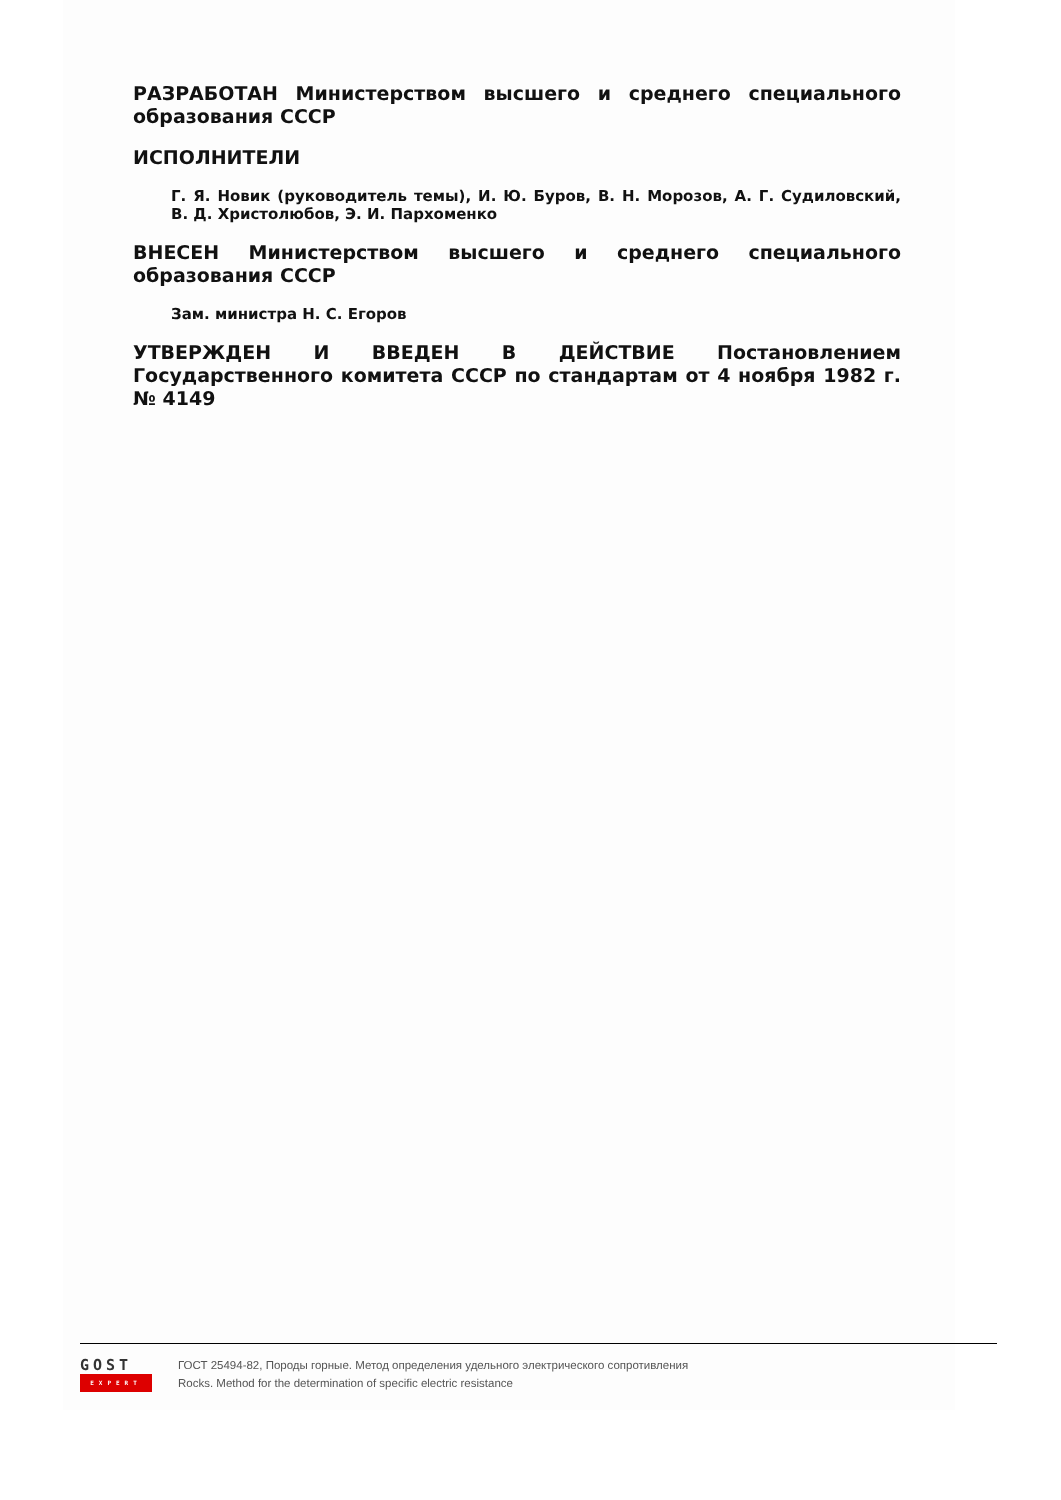РАЗРАБОТАН Министерством высшего и среднего специального образования СССР
ИСПОЛНИТЕЛИ
Г. Я. Новик (руководитель темы), И. Ю. Буров, В. Н. Морозов, А. Г. Судиловский, В. Д. Христолюбов, Э. И. Пархоменко
ВНЕСЕН Министерством высшего и среднего специального образования СССР
Зам. министра Н. С. Егоров
УТВЕРЖДЕН И ВВЕДЕН В ДЕЙСТВИЕ Постановлением Государственного комитета СССР по стандартам от 4 ноября 1982 г. № 4149
GOST
EXPERT
ГОСТ 25494-82, Породы горные. Метод определения удельного электрического сопротивления
Rocks. Method for the determination of specific electric resistance